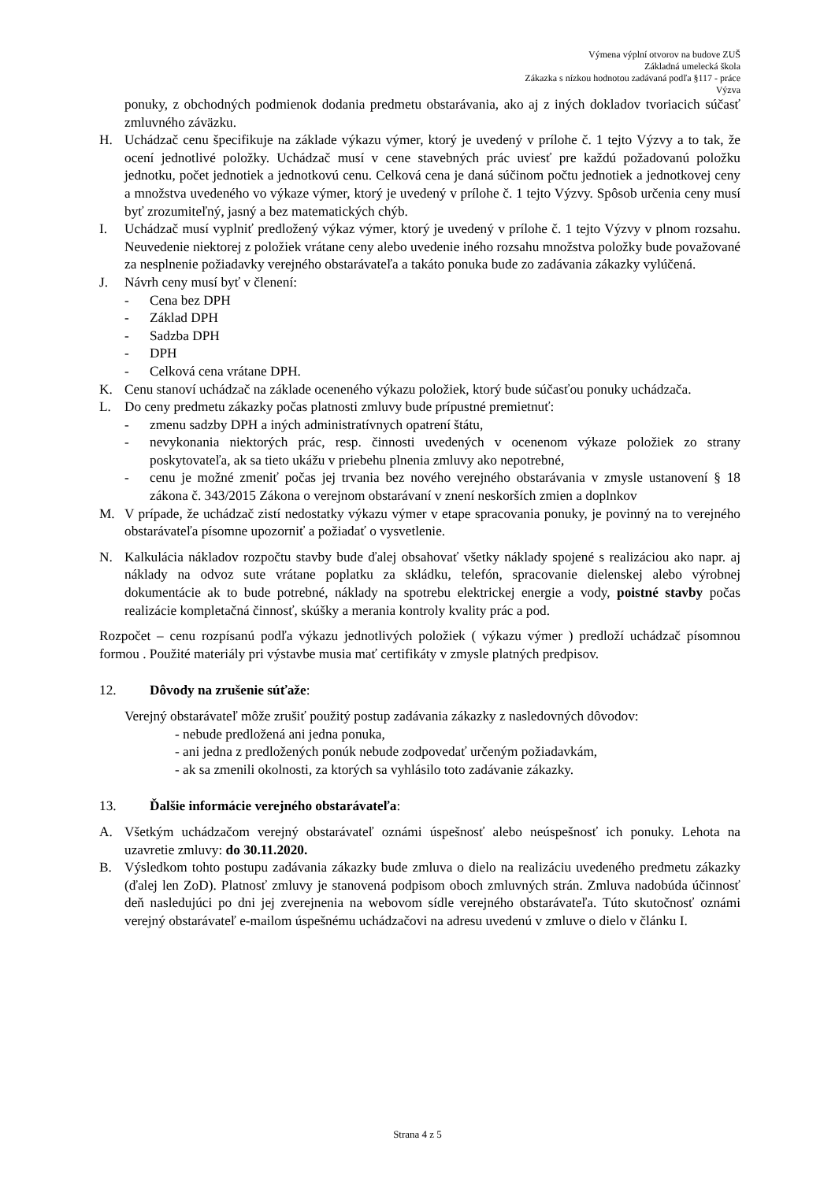Výmena výplní otvorov na budove ZUŠ
Základná umelecká škola
Zákazka s nízkou hodnotou zadávaná podľa §117 - práce
Výzva
ponuky, z obchodných podmienok dodania predmetu obstarávania, ako aj z iných dokladov tvoriacich súčasť zmluvného záväzku.
H. Uchádzač cenu špecifikuje na základe výkazu výmer, ktorý je uvedený v prílohe č. 1 tejto Výzvy a to tak, že ocení jednotlivé položky. Uchádzač musí v cene stavebných prác uviesť pre každú požadovanú položku jednotku, počet jednotiek a jednotkovú cenu. Celková cena je daná súčinom počtu jednotiek a jednotkovej ceny a množstva uvedeného vo výkaze výmer, ktorý je uvedený v prílohe č. 1 tejto Výzvy. Spôsob určenia ceny musí byť zrozumiteľný, jasný a bez matematických chýb.
I. Uchádzač musí vyplniť predložený výkaz výmer, ktorý je uvedený v prílohe č. 1 tejto Výzvy v plnom rozsahu. Neuvedenie niektorej z položiek vrátane ceny alebo uvedenie iného rozsahu množstva položky bude považované za nesplnenie požiadavky verejného obstarávateľa a takáto ponuka bude zo zadávania zákazky vylúčená.
J. Návrh ceny musí byť v členení:
- Cena bez DPH
- Základ DPH
- Sadzba DPH
- DPH
- Celková cena vrátane DPH.
K. Cenu stanoví uchádzač na základe oceneného výkazu položiek, ktorý bude súčasťou ponuky uchádzača.
L. Do ceny predmetu zákazky počas platnosti zmluvy bude prípustné premietnuť:
- zmenu sadzby DPH a iných administratívnych opatrení štátu,
- nevykonania niektorých prác, resp. činnosti uvedených v ocenenom výkaze položiek zo strany poskytovateľa, ak sa tieto ukážu v priebehu plnenia zmluvy ako nepotrebné,
- cenu je možné zmeniť počas jej trvania bez nového verejného obstarávania v zmysle ustanovení § 18 zákona č. 343/2015 Zákona o verejnom obstarávaní v znení neskorších zmien a doplnkov
M. V prípade, že uchádzač zistí nedostatky výkazu výmer v etape spracovania ponuky, je povinný na to verejného obstarávateľa písomne upozorniť a požiadať o vysvetlenie.
N. Kalkulácia nákladov rozpočtu stavby bude ďalej obsahovať všetky náklady spojené s realizáciou ako napr. aj náklady na odvoz sute vrátane poplatku za skládku, telefón, spracovanie dielenskej alebo výrobnej dokumentácie ak to bude potrebné, náklady na spotrebu elektrickej energie a vody, poistné stavby počas realizácie kompletačná činnosť, skúšky a merania kontroly kvality prác a pod.
Rozpočet – cenu rozpísanú podľa výkazu jednotlivých položiek ( výkazu výmer ) predloží uchádzač písomnou formou . Použité materiály pri výstavbe musia mať certifikáty v zmysle platných predpisov.
12. Dôvody na zrušenie súťaže:
Verejný obstarávateľ môže zrušiť použitý postup zadávania zákazky z nasledovných dôvodov:
- nebude predložená ani jedna ponuka,
- ani jedna z predložených ponúk nebude zodpovedať určeným požiadavkám,
- ak sa zmenili okolnosti, za ktorých sa vyhlásilo toto zadávanie zákazky.
13. Ďalšie informácie verejného obstarávateľa:
A. Všetkým uchádzačom verejný obstarávateľ oznámi úspešnosť alebo neúspešnosť ich ponuky. Lehota na uzavretie zmluvy: do 30.11.2020.
B. Výsledkom tohto postupu zadávania zákazky bude zmluva o dielo na realizáciu uvedeného predmetu zákazky (ďalej len ZoD). Platnosť zmluvy je stanovená podpisom oboch zmluvných strán. Zmluva nadobúda účinnosť deň nasledujúci po dni jej zverejnenia na webovom sídle verejného obstarávateľa. Túto skutočnosť oznámi verejný obstarávateľ e-mailom úspešnému uchádzačovi na adresu uvedenú v zmluve o dielo v článku I.
Strana 4 z 5